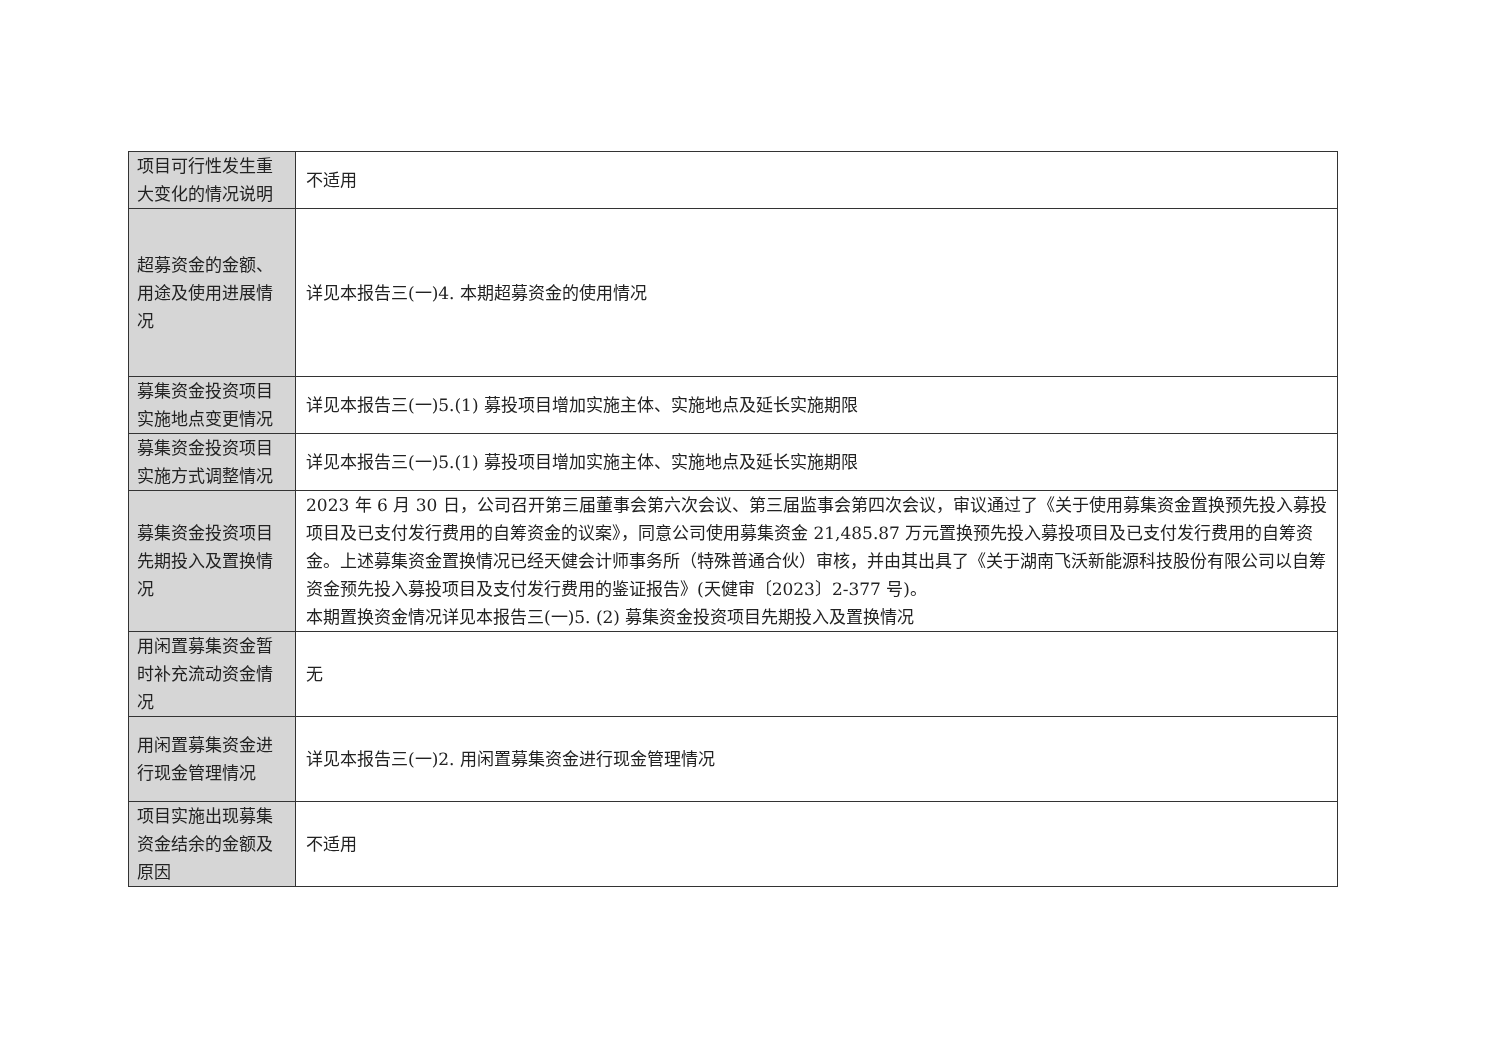| 项目可行性发生重大变化的情况说明 | 不适用 |
| 超募资金的金额、用途及使用进展情况 | 详见本报告三(一)4. 本期超募资金的使用情况 |
| 募集资金投资项目实施地点变更情况 | 详见本报告三(一)5.(1) 募投项目增加实施主体、实施地点及延长实施期限 |
| 募集资金投资项目实施方式调整情况 | 详见本报告三(一)5.(1) 募投项目增加实施主体、实施地点及延长实施期限 |
| 募集资金投资项目先期投入及置换情况 | 2023 年 6 月 30 日，公司召开第三届董事会第六次会议、第三届监事会第四次会议，审议通过了《关于使用募集资金置换预先投入募投项目及已支付发行费用的自筹资金的议案》，同意公司使用募集资金 21,485.87 万元置换预先投入募投项目及已支付发行费用的自筹资金。上述募集资金置换情况已经天健会计师事务所（特殊普通合伙）审核，并由其出具了《关于湖南飞沃新能源科技股份有限公司以自筹资金预先投入募投项目及支付发行费用的鉴证报告》(天健审〔2023〕2-377 号)。 本期置换资金情况详见本报告三(一)5. (2) 募集资金投资项目先期投入及置换情况 |
| 用闲置募集资金暂时补充流动资金情况 | 无 |
| 用闲置募集资金进行现金管理情况 | 详见本报告三(一)2. 用闲置募集资金进行现金管理情况 |
| 项目实施出现募集资金结余的金额及原因 | 不适用 |